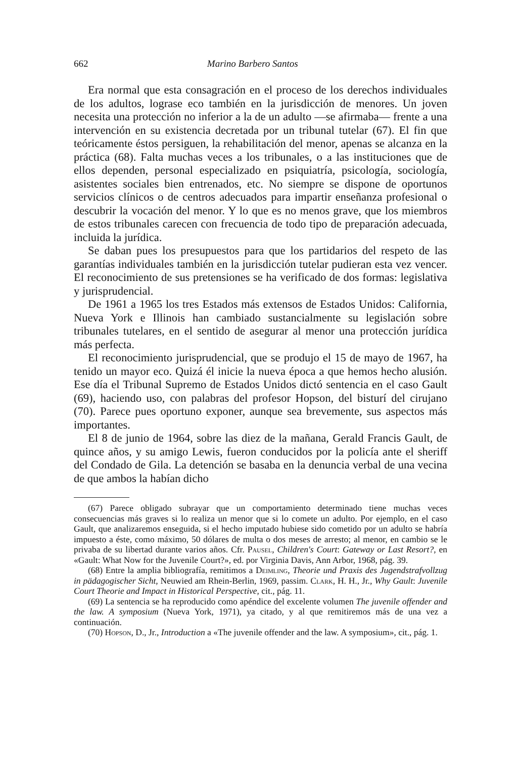662 Marino Barbero Santos
Era normal que esta consagración en el proceso de los derechos individuales de los adultos, lograse eco también en la jurisdicción de menores. Un joven necesita una protección no inferior a la de un adulto —se afirmaba— frente a una intervención en su existencia decretada por un tribunal tutelar (67). El fin que teóricamente éstos persiguen, la rehabilitación del menor, apenas se alcanza en la práctica (68). Falta muchas veces a los tribunales, o a las instituciones que de ellos dependen, personal especializado en psiquiatría, psicología, sociología, asistentes sociales bien entrenados, etc. No siempre se dispone de oportunos servicios clínicos o de centros adecuados para impartir enseñanza profesional o descubrir la vocación del menor. Y lo que es no menos grave, que los miembros de estos tribunales carecen con frecuencia de todo tipo de preparación adecuada, incluida la jurídica.
Se daban pues los presupuestos para que los partidarios del respeto de las garantías individuales también en la jurisdicción tutelar pudieran esta vez vencer. El reconocimiento de sus pretensiones se ha verificado de dos formas: legislativa y jurisprudencial.
De 1961 a 1965 los tres Estados más extensos de Estados Unidos: California, Nueva York e Illinois han cambiado sustancialmente su legislación sobre tribunales tutelares, en el sentido de asegurar al menor una protección jurídica más perfecta.
El reconocimiento jurisprudencial, que se produjo el 15 de mayo de 1967, ha tenido un mayor eco. Quizá él inicie la nueva época a que hemos hecho alusión. Ese día el Tribunal Supremo de Estados Unidos dictó sentencia en el caso Gault (69), haciendo uso, con palabras del profesor Hopson, del bisturí del cirujano (70). Parece pues oportuno exponer, aunque sea brevemente, sus aspectos más importantes.
El 8 de junio de 1964, sobre las diez de la mañana, Gerald Francis Gault, de quince años, y su amigo Lewis, fueron conducidos por la policía ante el sheriff del Condado de Gila. La detención se basaba en la denuncia verbal de una vecina de que ambos la habían dicho
(67) Parece obligado subrayar que un comportamiento determinado tiene muchas veces consecuencias más graves si lo realiza un menor que si lo comete un adulto. Por ejemplo, en el caso Gault, que analizaremos enseguida, si el hecho imputado hubiese sido cometido por un adulto se habría impuesto a éste, como máximo, 50 dólares de multa o dos meses de arresto; al menor, en cambio se le privaba de su libertad durante varios años. Cfr. Pausel, Children's Court: Gateway or Last Resort?, en «Gault: What Now for the Juvenile Court?», ed. por Virginia Davis, Ann Arbor, 1968, pág. 39.
(68) Entre la amplia bibliografía, remitimos a Deimling, Theorie und Praxis des Jugendstrafvollzug in pädagogischer Sicht, Neuwied am Rhein-Berlin, 1969, passim. Clark, H. H., Jr., Why Gault: Juvenile Court Theorie and Impact in Historical Perspective, cit., pág. 11.
(69) La sentencia se ha reproducido como apéndice del excelente volumen The juvenile offender and the law. A symposium (Nueva York, 1971), ya citado, y al que remitiremos más de una vez a continuación.
(70) Hopson, D., Jr., Introduction a «The juvenile offender and the law. A symposium», cit., pág. 1.